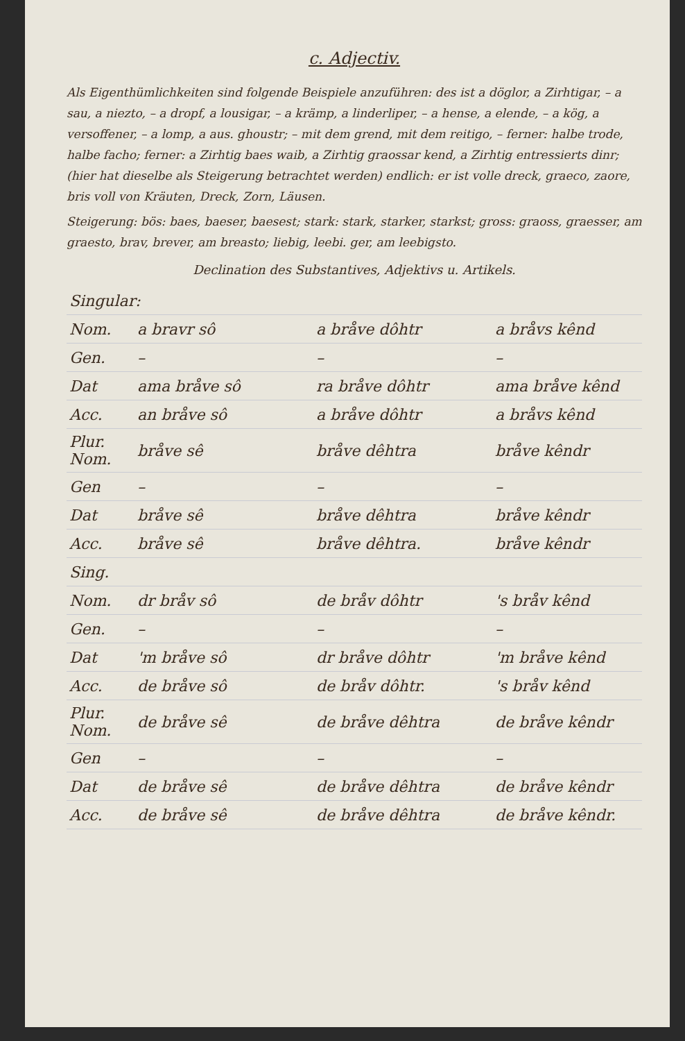c. Adjectiv.
Als Eigenthümlichkeiten sind folgende Beispiele anzuführen: des ist a döglor, a Zirhtigar, – a sau, a niezto, – a dropf, a lousigar, – a krämp, a linderliper, – a hense, a elende, – a kög, a versoffener, – a lomp, a aus. ghoustr; – mit dem grend, mit dem reitigo, – ferner: halbe trode, halbe facho; ferner: a Zirhtig baes waib, a Zirhtig graossar kend, a Zirhtig entressierts dinr; (hier hat dieselbe als Steigerung betrachtet werden) endlich: er ist volle dreck, graeco, zaore, bris voll von Kräuten, Dreck, Zorn, Läusen.
Steigerung: bös: baes, baeser, baesest; stark: stark, starker, starkst; gross: graoss, graesser, am graesto, brav, brever, am breasto; liebig, leebi. ger, am leebigsto.
Declination des Substantives, Adjektivs u. Artikels.
| Singular: | | | |
| Nom. | a bravr sô | a bråve dôhtr | a bråvs kênd |
| Gen. | – | – | – |
| Dat | ama bråve sô | ra bråve dôhtr | ama bråve kênd |
| Acc. | an bråve sô | a bråve dôhtr | a bråvs kênd |
| Plur. Nom. | bråve sê | bråve dêhtra | bråve kêndr |
| Gen | – | – | – |
| Dat | bråve sê | bråve dêhtra | bråve kêndr |
| Acc. | bråve sê | bråve dêhtra. | bråve kêndr |
| Sing. | | | |
| Nom. | dr bråv sô | de bråv dôhtr | 's bråv kênd |
| Gen. | – | – | – |
| Dat | 'm bråve sô | dr bråve dôhtr | 'm bråve kênd |
| Acc. | de bråve sô | de bråv dôhtr. | 's bråv kênd |
| Plur. Nom. | de bråve sê | de bråve dêhtra | de bråve kêndr |
| Gen | – | – | – |
| Dat | de bråve sê | de bråve dêhtra | de bråve kêndr |
| Acc. | de bråve sê | de bråve dêhtra | de bråve kêndr. |